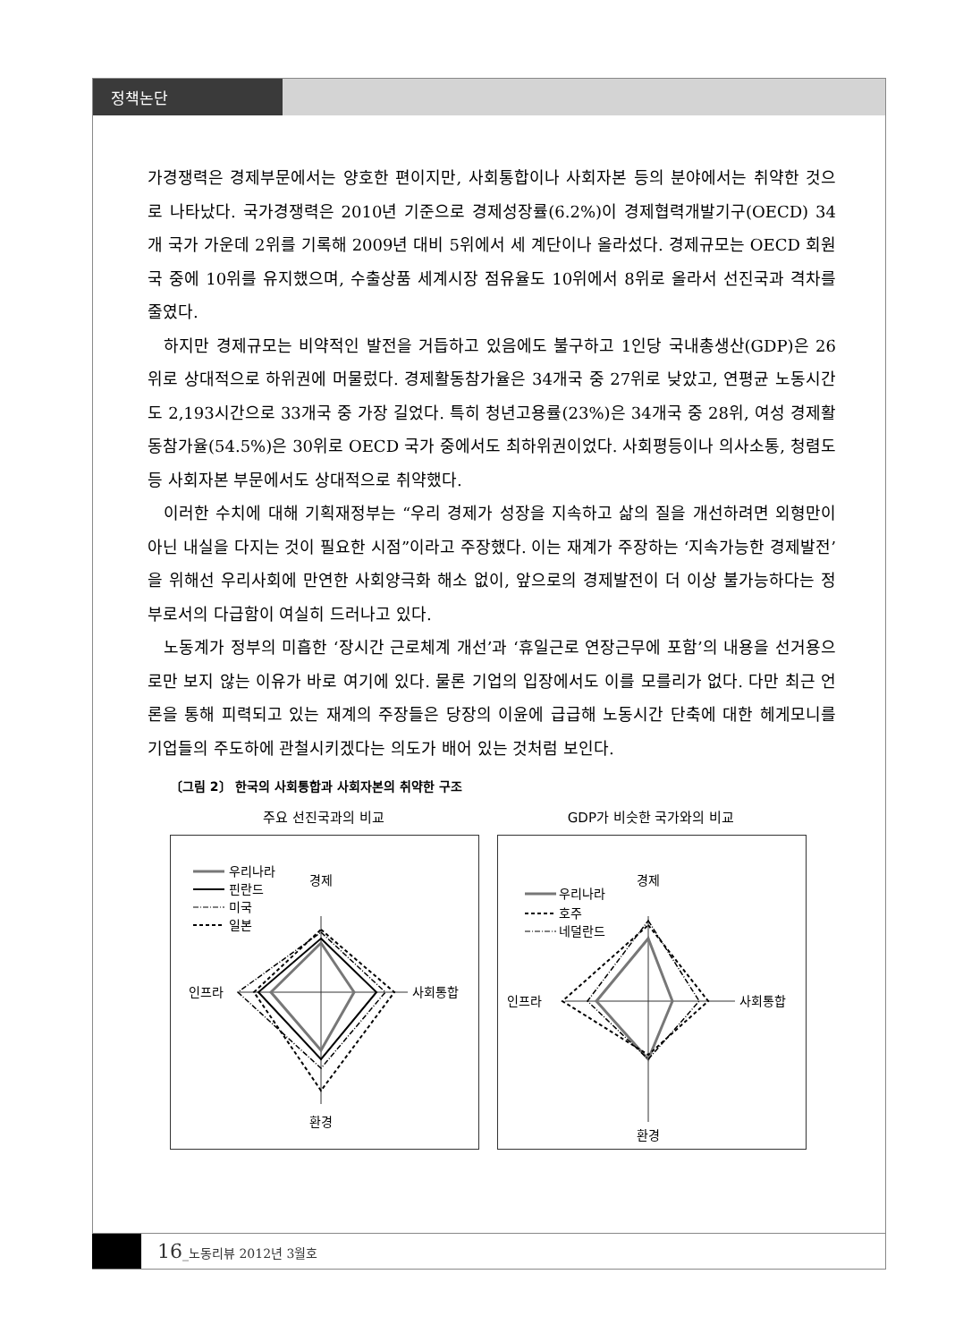정책논단
가경쟁력은 경제부문에서는 양호한 편이지만, 사회통합이나 사회자본 등의 분야에서는 취약한 것으로 나타났다. 국가경쟁력은 2010년 기준으로 경제성장률(6.2%)이 경제협력개발기구(OECD) 34개 국가 가운데 2위를 기록해 2009년 대비 5위에서 세 계단이나 올라섰다. 경제규모는 OECD 회원국 중에 10위를 유지했으며, 수출상품 세계시장 점유율도 10위에서 8위로 올라서 선진국과 격차를 줄였다.
하지만 경제규모는 비약적인 발전을 거듭하고 있음에도 불구하고 1인당 국내총생산(GDP)은 26위로 상대적으로 하위권에 머물렀다. 경제활동참가율은 34개국 중 27위로 낮았고, 연평균 노동시간도 2,193시간으로 33개국 중 가장 길었다. 특히 청년고용률(23%)은 34개국 중 28위, 여성 경제활동참가율(54.5%)은 30위로 OECD 국가 중에서도 최하위권이었다. 사회평등이나 의사소통, 청렴도 등 사회자본 부문에서도 상대적으로 취약했다.
이러한 수치에 대해 기획재정부는 “우리 경제가 성장을 지속하고 삶의 질을 개선하려면 외형만이 아닌 내실을 다지는 것이 필요한 시점”이라고 주장했다. 이는 재계가 주장하는 ‘지속가능한 경제발전’을 위해선 우리사회에 만연한 사회양극화 해소 없이, 앞으로의 경제발전이 더 이상 불가능하다는 정부로서의 다급함이 여실히 드러나고 있다.
노동계가 정부의 미흡한 ‘장시간 근로체계 개선’과 ‘휴일근로 연장근무에 포함’의 내용을 선거용으로만 보지 않는 이유가 바로 여기에 있다. 물론 기업의 입장에서도 이를 모를리가 없다. 다만 최근 언론을 통해 피력되고 있는 재계의 주장들은 당장의 이윤에 급급해 노동시간 단축에 대한 헤게모니를 기업들의 주도하에 관철시키겠다는 의도가 배어 있는 것처럼 보인다.
〔그림 2〕 한국의 사회통합과 사회자본의 취약한 구조
주요 선진국과의 비교
경제
인프라
사회통합
환경
우리나라
핀란드
미국
일본
GDP가 비슷한 국가와의 비교
경제
인프라
사회통합
환경
우리나라
호주
네덜란드
16_노동리뷰 2012년 3월호